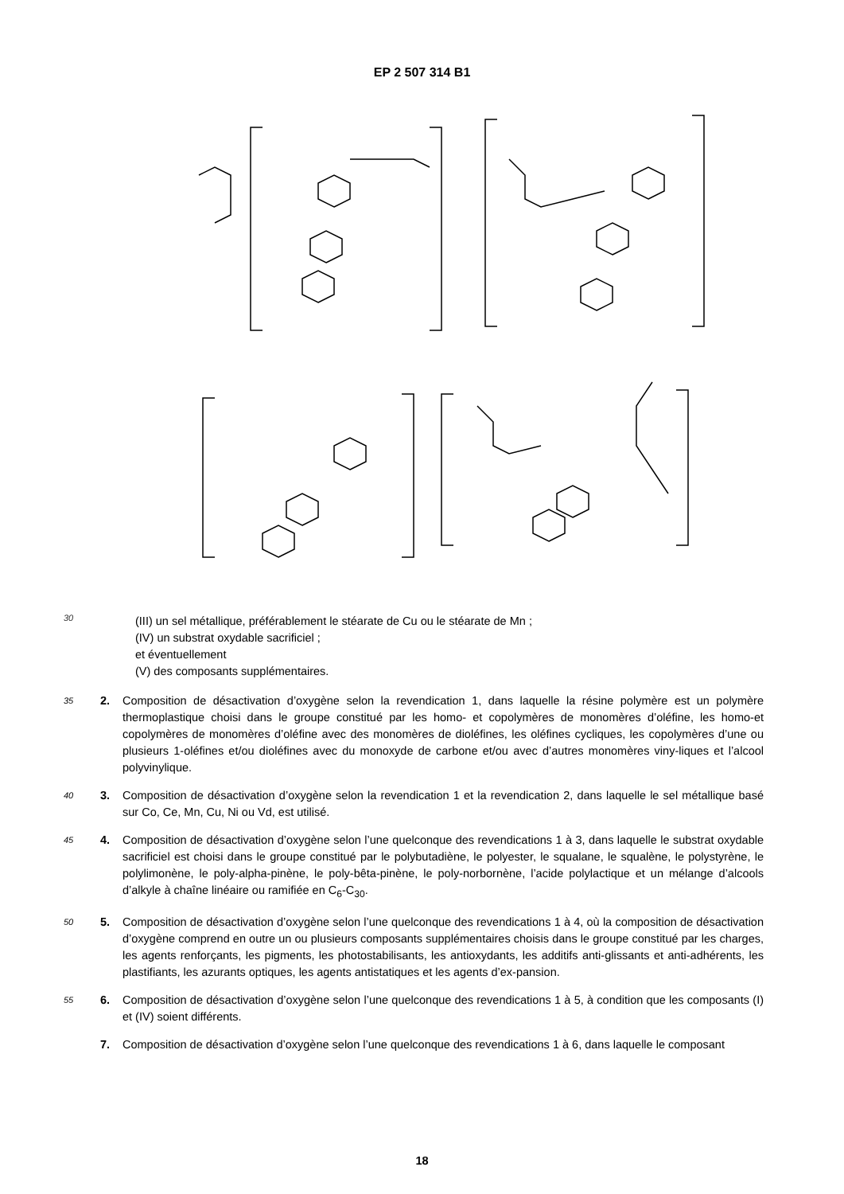EP 2 507 314 B1
30
(III) un sel métallique, préférablement le stéarate de Cu ou le stéarate de Mn ;
(IV) un substrat oxydable sacrificiel ;
et éventuellement
(V) des composants supplémentaires.
35
2. Composition de désactivation d’oxygène selon la revendication 1, dans laquelle la résine polymère est un polymère thermoplastique choisi dans le groupe constitué par les homo- et copolymères de monomères d’oléfine, les homo-et copolymères de monomères d’oléfine avec des monomères de dioléfines, les oléfines cycliques, les copolymères d’une ou plusieurs 1-oléfines et/ou dioléfines avec du monoxyde de carbone et/ou avec d’autres monomères viny-liques et l’alcool polyvinylique.
40
3. Composition de désactivation d’oxygène selon la revendication 1 et la revendication 2, dans laquelle le sel métallique basé sur Co, Ce, Mn, Cu, Ni ou Vd, est utilisé.
45
4. Composition de désactivation d’oxygène selon l’une quelconque des revendications 1 à 3, dans laquelle le substrat oxydable sacrificiel est choisi dans le groupe constitué par le polybutadiène, le polyester, le squalane, le squalène, le polystyrène, le polylimonène, le poly-alpha-pinène, le poly-bêta-pinène, le poly-norbornène, l’acide polylactique et un mélange d’alcools d’alkyle à chaîne linéaire ou ramifiée en C<sub>6</sub>-C<sub>30</sub>.
50
5. Composition de désactivation d’oxygène selon l’une quelconque des revendications 1 à 4, où la composition de désactivation d’oxygène comprend en outre un ou plusieurs composants supplémentaires choisis dans le groupe constitué par les charges, les agents renforçants, les pigments, les photostabilisants, les antioxydants, les additifs anti-glissants et anti-adhérents, les plastifiants, les azurants optiques, les agents antistatiques et les agents d’ex-pansion.
55
6. Composition de désactivation d’oxygène selon l’une quelconque des revendications 1 à 5, à condition que les composants (I) et (IV) soient différents.
7. Composition de désactivation d’oxygène selon l’une quelconque des revendications 1 à 6, dans laquelle le composant
18